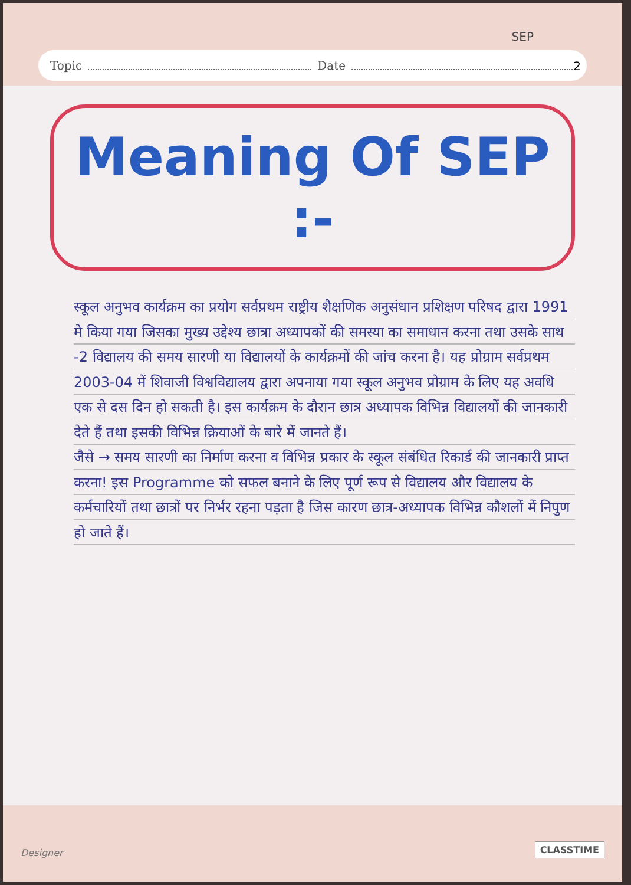SEP
Topic Date
2
Meaning Of SEP :-
स्कूल अनुभव कार्यक्रम का प्रयोग सर्वप्रथम राष्ट्रीय शैक्षणिक अनुसंधान प्रशिक्षण परिषद द्वारा 1991 मे किया गया जिसका मुख्य उद्देश्य छात्रा अध्यापकों की समस्या का समाधान करना तथा उसके साथ -2 विद्यालय की समय सारणी या विद्यालयों के कार्यक्रमों की जांच करना है। यह प्रोग्राम सर्वप्रथम 2003-04 में शिवाजी विश्वविद्यालय द्वारा अपनाया गया स्कूल अनुभव प्रोग्राम के लिए यह अवधि एक से दस दिन हो सकती है। इस कार्यक्रम के दौरान छात्र अध्यापक विभिन्न विद्यालयों की जानकारी देते हैं तथा इसकी विभिन्न क्रियाओं के बारे में जानते हैं।
जैसे → समय सारणी का निर्माण करना व विभिन्न प्रकार के स्कूल संबंधित रिकार्ड की जानकारी प्राप्त करना! इस Programme को सफल बनाने के लिए पूर्ण रूप से विद्यालय और विद्यालय के कर्मचारियों तथा छात्रों पर निर्भर रहना पड़ता है जिस कारण छात्र-अध्यापक विभिन्न कौशलों में निपुण हो जाते हैं।
Designer CLASSTIME